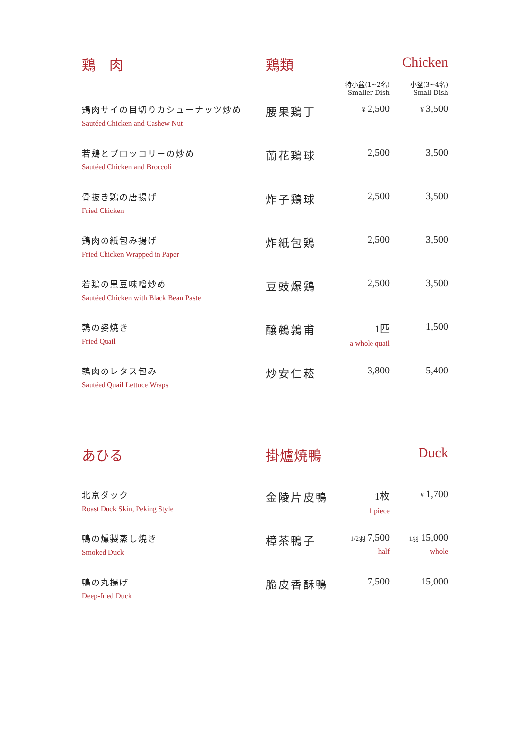| 鶏 肉 | 鶏類 | | Chicken |
| --- | --- | --- | --- |
| | | 特小盆(1~2名) Smaller Dish | 小盆(3~4名) Small Dish |
| 鶏肉サイの目切りカシューナッツ炒め Sautéed Chicken and Cashew Nut | 腰果鶏丁 | ¥ 2,500 | ¥ 3,500 |
| 若鶏とブロッコリーの炒め Sautéed Chicken and Broccoli | 蘭花鶏球 | 2,500 | 3,500 |
| 骨抜き鶏の唐揚げ Fried Chicken | 炸子鶏球 | 2,500 | 3,500 |
| 鶏肉の紙包み揚げ Fried Chicken Wrapped in Paper | 炸紙包鶏 | 2,500 | 3,500 |
| 若鶏の黒豆味噌炒め Sautéed Chicken with Black Bean Paste | 豆豉爆鶏 | 2,500 | 3,500 |
| 鶉の姿焼き Fried Quail | 醸鵪鶉甫 | 1匹 a whole quail | 1,500 |
| 鶉肉のレタス包み Sautéed Quail Lettuce Wraps | 炒安仁菘 | 3,800 | 5,400 |
| あひる | 掛爐焼鴨 | | Duck |
| --- | --- | --- | --- |
| 北京ダック Roast Duck Skin, Peking Style | 金陵片皮鴨 | 1枚 1 piece | ¥ 1,700 |
| 鴨の燻製蒸し焼き Smoked Duck | 樟茶鴨子 | 1/2羽 7,500 half | 1羽 15,000 whole |
| 鴨の丸揚げ Deep-fried Duck | 脆皮香酥鴨 | 7,500 | 15,000 |